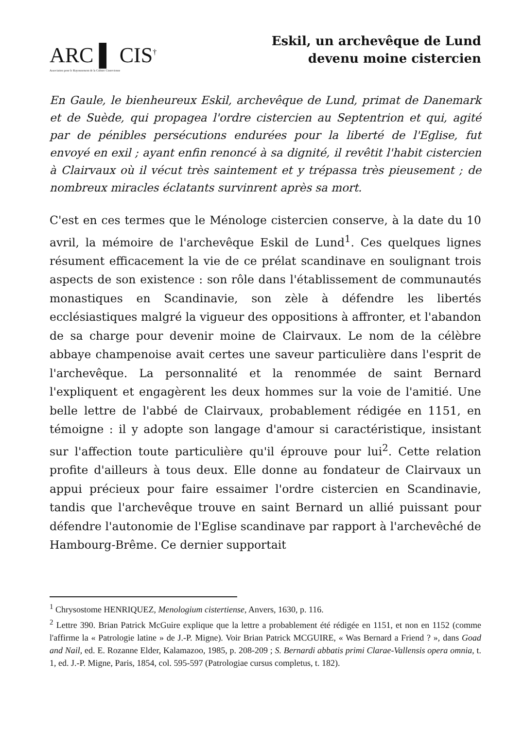ARC ▌ CIS<sup>†</sup>
Association pour le Rayonnement de la Culture Cistercienne
Eskil, un archevêque de Lund
devenu moine cistercien
En Gaule, le bienheureux Eskil, archevêque de Lund, primat de Danemark et de Suède, qui propagea l'ordre cistercien au Septentrion et qui, agité par de pénibles persécutions endurées pour la liberté de l'Eglise, fut envoyé en exil ; ayant enfin renoncé à sa dignité, il revêtit l'habit cistercien à Clairvaux où il vécut très saintement et y trépassa très pieusement ; de nombreux miracles éclatants survinrent après sa mort.
C'est en ces termes que le Ménologe cistercien conserve, à la date du 10 avril, la mémoire de l'archevêque Eskil de Lund<sup>1</sup>. Ces quelques lignes résument efficacement la vie de ce prélat scandinave en soulignant trois aspects de son existence : son rôle dans l'établissement de communautés monastiques en Scandinavie, son zèle à défendre les libertés ecclésiastiques malgré la vigueur des oppositions à affronter, et l'abandon de sa charge pour devenir moine de Clairvaux. Le nom de la célèbre abbaye champenoise avait certes une saveur particulière dans l'esprit de l'archevêque. La personnalité et la renommée de saint Bernard l'expliquent et engagèrent les deux hommes sur la voie de l'amitié. Une belle lettre de l'abbé de Clairvaux, probablement rédigée en 1151, en témoigne : il y adopte son langage d'amour si caractéristique, insistant sur l'affection toute particulière qu'il éprouve pour lui<sup>2</sup>. Cette relation profite d'ailleurs à tous deux. Elle donne au fondateur de Clairvaux un appui précieux pour faire essaimer l'ordre cistercien en Scandinavie, tandis que l'archevêque trouve en saint Bernard un allié puissant pour défendre l'autonomie de l'Eglise scandinave par rapport à l'archevêché de Hambourg-Brême. Ce dernier supportait
<sup>1</sup> Chrysostome HENRIQUEZ, Menologium cistertiense, Anvers, 1630, p. 116.
<sup>2</sup> Lettre 390. Brian Patrick McGuire explique que la lettre a probablement été rédigée en 1151, et non en 1152 (comme l'affirme la « Patrologie latine » de J.-P. Migne). Voir Brian Patrick MCGUIRE, « Was Bernard a Friend ? », dans Goad and Nail, ed. E. Rozanne Elder, Kalamazoo, 1985, p. 208-209 ; S. Bernardi abbatis primi Clarae-Vallensis opera omnia, t. 1, ed. J.-P. Migne, Paris, 1854, col. 595-597 (Patrologiae cursus completus, t. 182).